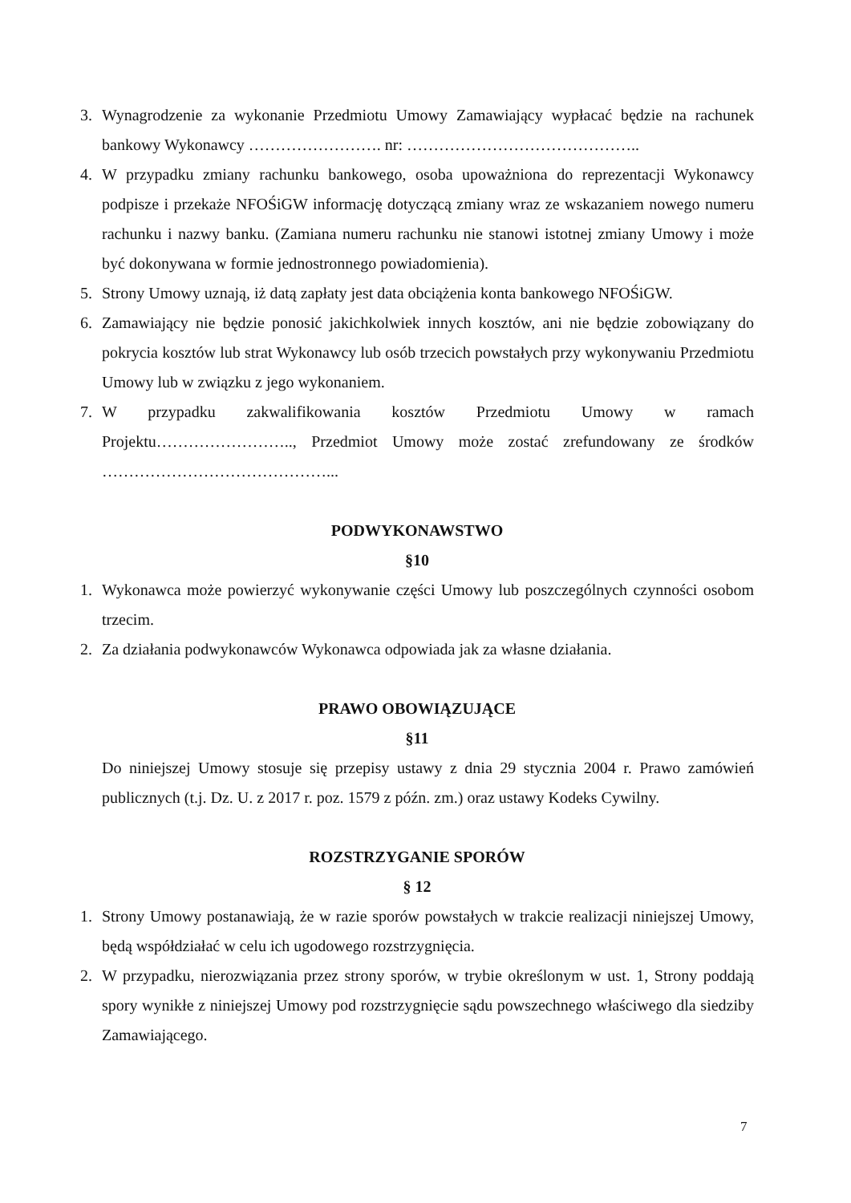3. Wynagrodzenie za wykonanie Przedmiotu Umowy Zamawiający wypłacać będzie na rachunek bankowy Wykonawcy ……………………. nr: ……………………………………..
4. W przypadku zmiany rachunku bankowego, osoba upoważniona do reprezentacji Wykonawcy podpisze i przekaże NFOŚiGW informację dotyczącą zmiany wraz ze wskazaniem nowego numeru rachunku i nazwy banku. (Zamiana numeru rachunku nie stanowi istotnej zmiany Umowy i może być dokonywana w formie jednostronnego powiadomienia).
5. Strony Umowy uznają, iż datą zapłaty jest data obciążenia konta bankowego NFOŚiGW.
6. Zamawiający nie będzie ponosić jakichkolwiek innych kosztów, ani nie będzie zobowiązany do pokrycia kosztów lub strat Wykonawcy lub osób trzecich powstałych przy wykonywaniu Przedmiotu Umowy lub w związku z jego wykonaniem.
7. W przypadku zakwalifikowania kosztów Przedmiotu Umowy w ramach Projektu…………………….., Przedmiot Umowy może zostać zrefundowany ze środków ……………………………………...
PODWYKONAWSTWO
§10
1. Wykonawca może powierzyć wykonywanie części Umowy lub poszczególnych czynności osobom trzecim.
2. Za działania podwykonawców Wykonawca odpowiada jak za własne działania.
PRAWO OBOWIĄZUJĄCE
§11
Do niniejszej Umowy stosuje się przepisy ustawy z dnia 29 stycznia 2004 r. Prawo zamówień publicznych (t.j. Dz. U. z 2017 r. poz. 1579 z późn. zm.) oraz ustawy Kodeks Cywilny.
ROZSTRZYGANIE SPORÓW
§ 12
1. Strony Umowy postanawiają, że w razie sporów powstałych w trakcie realizacji niniejszej Umowy, będą współdziałać w celu ich ugodowego rozstrzygnięcia.
2. W przypadku, nierozwiązania przez strony sporów, w trybie określonym w ust. 1, Strony poddają spory wynikłe z niniejszej Umowy pod rozstrzygnięcie sądu powszechnego właściwego dla siedziby Zamawiającego.
7